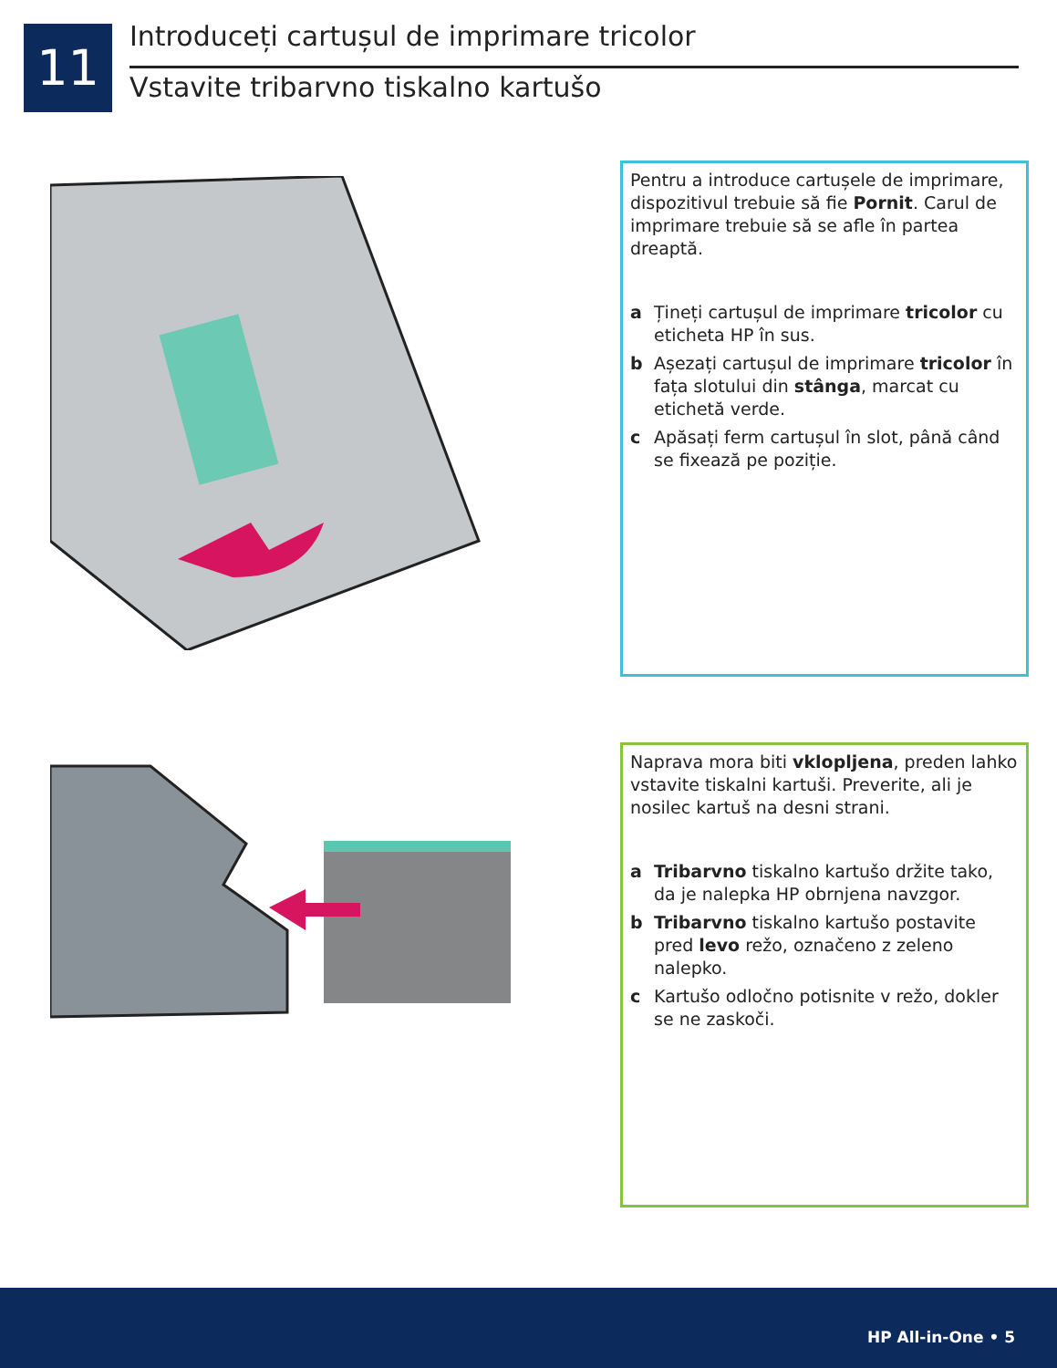11
Introduceți cartușul de imprimare tricolor
Vstavite tribarvno tiskalno kartušo
Pentru a introduce cartușele de imprimare, dispozitivul trebuie să fie Pornit. Carul de imprimare trebuie să se afle în partea dreaptă.
a Țineți cartușul de imprimare tricolor cu eticheta HP în sus.
b Așezați cartușul de imprimare tricolor în fața slotului din stânga, marcat cu etichetă verde.
c Apăsați ferm cartușul în slot, până când se fixează pe poziție.
Naprava mora biti vklopljena, preden lahko vstavite tiskalni kartuši. Preverite, ali je nosilec kartuš na desni strani.
a Tribarvno tiskalno kartušo držite tako, da je nalepka HP obrnjena navzgor.
b Tribarvno tiskalno kartušo postavite pred levo režo, označeno z zeleno nalepko.
c Kartušo odločno potisnite v režo, dokler se ne zaskoči.
HP All-in-One • 5